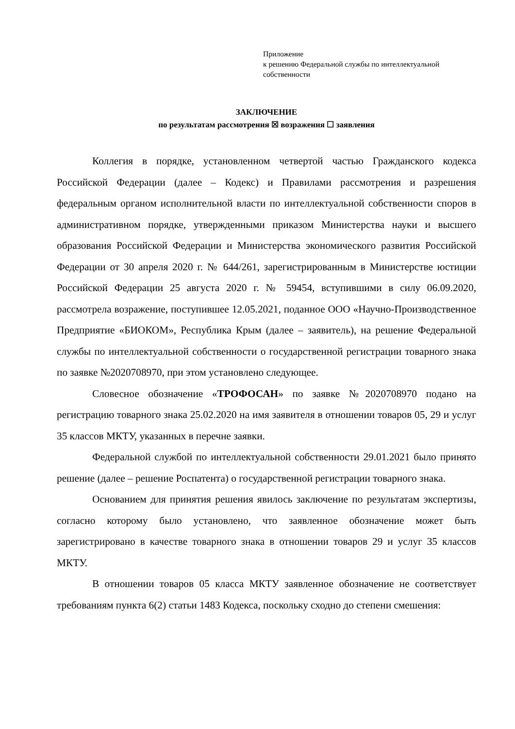Приложение
к решению Федеральной службы по интеллектуальной собственности
ЗАКЛЮЧЕНИЕ
по результатам рассмотрения ☒ возражения ☐ заявления
Коллегия в порядке, установленном четвертой частью Гражданского кодекса Российской Федерации (далее – Кодекс) и Правилами рассмотрения и разрешения федеральным органом исполнительной власти по интеллектуальной собственности споров в административном порядке, утвержденными приказом Министерства науки и высшего образования Российской Федерации и Министерства экономического развития Российской Федерации от 30 апреля 2020 г. № 644/261, зарегистрированным в Министерстве юстиции Российской Федерации 25 августа 2020 г. № 59454, вступившими в силу 06.09.2020, рассмотрела возражение, поступившее 12.05.2021, поданное ООО «Научно-Производственное Предприятие «БИОКОМ», Республика Крым (далее – заявитель), на решение Федеральной службы по интеллектуальной собственности о государственной регистрации товарного знака по заявке №2020708970, при этом установлено следующее.
Словесное обозначение «ТРОФОСАН» по заявке №2020708970 подано на регистрацию товарного знака 25.02.2020 на имя заявителя в отношении товаров 05, 29 и услуг 35 классов МКТУ, указанных в перечне заявки.
Федеральной службой по интеллектуальной собственности 29.01.2021 было принято решение (далее – решение Роспатента) о государственной регистрации товарного знака.
Основанием для принятия решения явилось заключение по результатам экспертизы, согласно которому было установлено, что заявленное обозначение может быть зарегистрировано в качестве товарного знака в отношении товаров 29 и услуг 35 классов МКТУ.
В отношении товаров 05 класса МКТУ заявленное обозначение не соответствует требованиям пункта 6(2) статьи 1483 Кодекса, поскольку сходно до степени смешения: